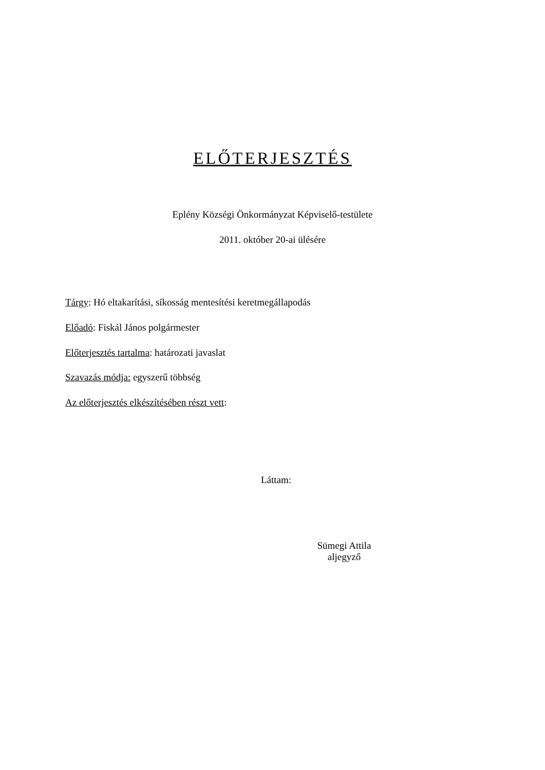ELŐTERJESZTÉS
Eplény Községi Önkormányzat Képviselő-testülete
2011. október 20-ai ülésére
Tárgy: Hó eltakarítási, síkosság mentesítési keretmegállapodás
Előadó: Fiskál János polgármester
Előterjesztés tartalma: határozati javaslat
Szavazás módja: egyszerű többség
Az előterjesztés elkészítésében részt vett:
Láttam:
Sümegi Attila
aljegyző